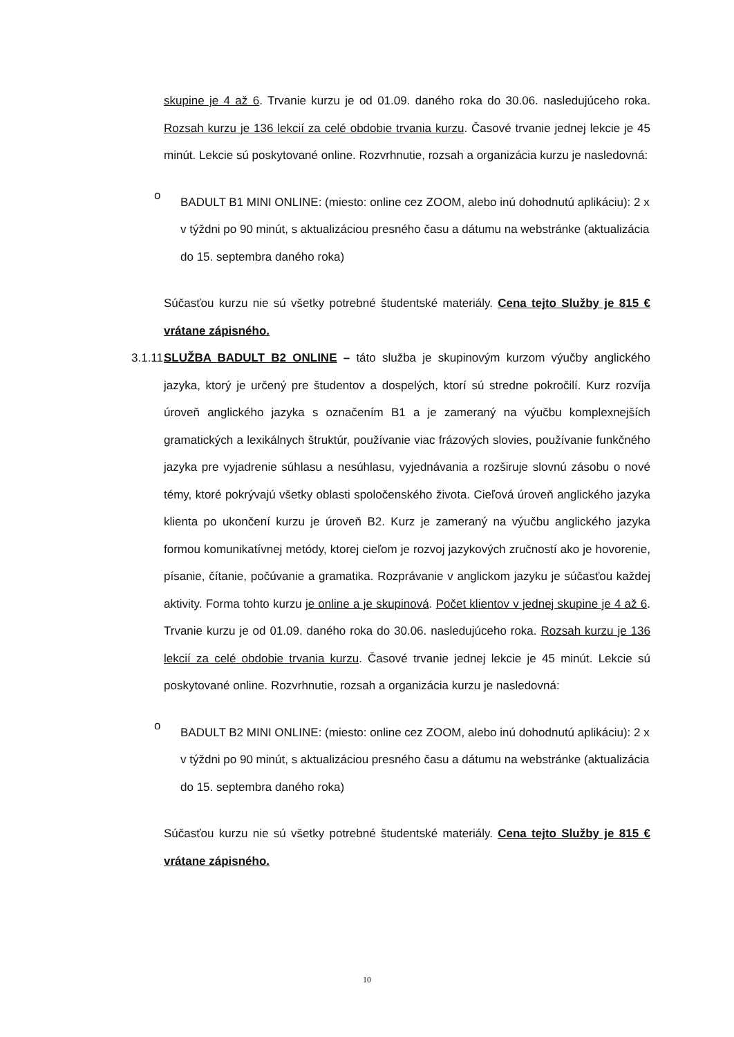skupine je 4 až 6. Trvanie kurzu je od 01.09. daného roka do 30.06. nasledujúceho roka. Rozsah kurzu je 136 lekcií za celé obdobie trvania kurzu. Časové trvanie jednej lekcie je 45 minút. Lekcie sú poskytované online. Rozvrhnutie, rozsah a organizácia kurzu je nasledovná:
o
BADULT B1 MINI ONLINE: (miesto: online cez ZOOM, alebo inú dohodnutú aplikáciu): 2 x v týždni po 90 minút, s aktualizáciou presného času a dátumu na webstránke (aktualizácia do 15. septembra daného roka)
Súčasťou kurzu nie sú všetky potrebné študentské materiály. Cena tejto Služby je 815 € vrátane zápisného.
3.1.11.
SLUŽBA BADULT B2 ONLINE – táto služba je skupinovým kurzom výučby anglického jazyka, ktorý je určený pre študentov a dospelých, ktorí sú stredne pokročilí. Kurz rozvíja úroveň anglického jazyka s označením B1 a je zameraný na výučbu komplexnejších gramatických a lexikálnych štruktúr, používanie viac frázových slovies, používanie funkčného jazyka pre vyjadrenie súhlasu a nesúhlasu, vyjednávania a rozširuje slovnú zásobu o nové témy, ktoré pokrývajú všetky oblasti spoločenského života. Cieľová úroveň anglického jazyka klienta po ukončení kurzu je úroveň B2. Kurz je zameraný na výučbu anglického jazyka formou komunikatívnej metódy, ktorej cieľom je rozvoj jazykových zručností ako je hovorenie, písanie, čítanie, počúvanie a gramatika. Rozprávanie v anglickom jazyku je súčasťou každej aktivity. Forma tohto kurzu je online a je skupinová. Počet klientov v jednej skupine je 4 až 6. Trvanie kurzu je od 01.09. daného roka do 30.06. nasledujúceho roka. Rozsah kurzu je 136 lekcií za celé obdobie trvania kurzu. Časové trvanie jednej lekcie je 45 minút. Lekcie sú poskytované online. Rozvrhnutie, rozsah a organizácia kurzu je nasledovná:
o
BADULT B2 MINI ONLINE: (miesto: online cez ZOOM, alebo inú dohodnutú aplikáciu): 2 x v týždni po 90 minút, s aktualizáciou presného času a dátumu na webstránke (aktualizácia do 15. septembra daného roka)
Súčasťou kurzu nie sú všetky potrebné študentské materiály. Cena tejto Služby je 815 € vrátane zápisného.
10